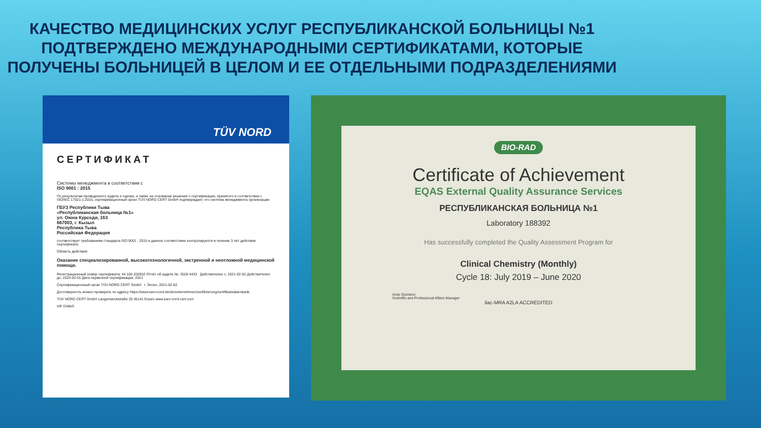КАЧЕСТВО МЕДИЦИНСКИХ УСЛУГ РЕСПУБЛИКАНСКОЙ БОЛЬНИЦЫ №1 ПОДТВЕРЖДЕНО МЕЖДУНАРОДНЫМИ СЕРТИФИКАТАМИ, КОТОРЫЕ ПОЛУЧЕНЫ БОЛЬНИЦЕЙ В ЦЕЛОМ И ЕЕ ОТДЕЛЬНЫМИ ПОДРАЗДЕЛЕНИЯМИ
TÜV NORD
СЕРТИФИКАТ
Системы менеджмента в соответствии с
ISO 9001 : 2015
По результатам проведенного аудита и оценки, а также на основании решения о сертификации, принятого в соответствии с ISO/IEC 17021-1:2015, сертификационный орган TÜV NORD CERT GmbH подтверждает, что система менеджмента организации
ГБУЗ Республики Тыва
«Республиканская больница №1»
ул. Оюна Курседи, 163
667003, г. Кызыл
Республика Тыва
Российская Федерация
соответствует требованиям стандарта ISO 9001 : 2015 и данное соответствие контролируется в течение 3 лет действия сертификата.
Область действия:
Оказание специализированной, высокотехнологичной, экстренной и неотложной медицинской помощи.
Регистрационный номер сертификата: 44 100 202852 Отчёт об аудите №: 3528 4433 Действителен с: 2021-02-02 Действителен до: 2024-02-01 Дата первичной сертификации: 2021
Сертификационный орган TÜV NORD CERT GmbH г. Эссен, 2021-02-02
Достоверность можно проверить по адресу https://www.tuev-nord.de/de/unternehmen/zertifizierung/zertifikatsdatenbank.
TÜV NORD CERT GmbH Langemarckstraße 20 45141 Essen www.tuev-nord-cert.com
IAF DAkkS
BIO-RAD
Certificate of Achievement
EQAS External Quality Assurance Services
РЕСПУБЛИКАНСКАЯ БОЛЬНИЦА №1
Laboratory 188392
Has successfully completed the Quality Assessment Program for
Clinical Chemistry (Monthly)
Cycle 18: July 2019 – June 2020
Andy Quintenz
Scientific and Professional Affairs Manager
ilac-MRA A2LA ACCREDITED